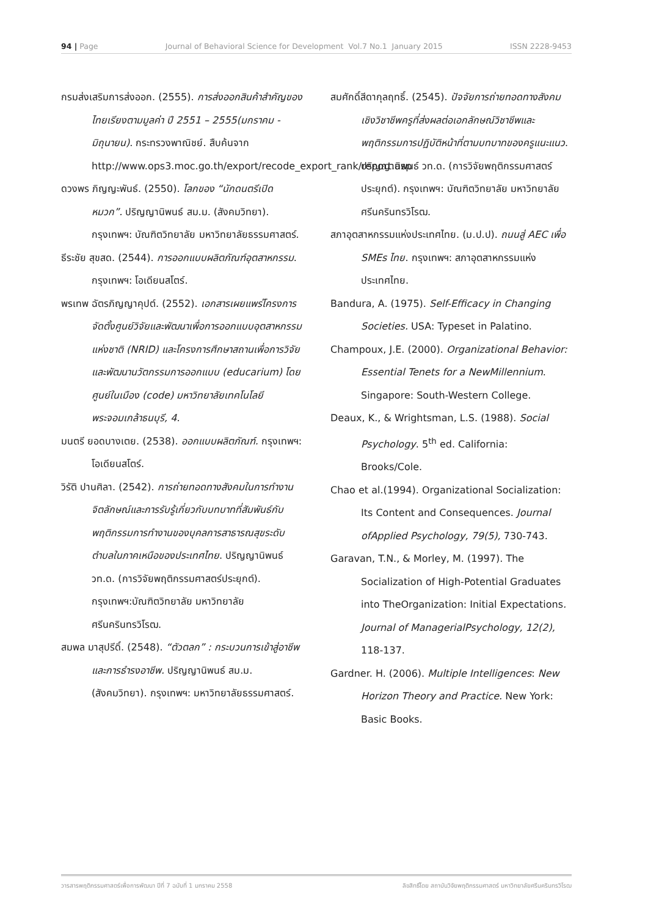94 | Page Journal of Behavioral Science for Development Vol.7 No.1 January 2015 ISSN 2228-9453
กรมส่งเสริมการส่งออก. (2555). การส่งออกสินค้าสำคัญของไทยเรียงตามมูลค่า ปี 2551 – 2555(มกราคม - มิถุนายน). กระทรวงพาณิชย์. สืบค้นจาก http://www.ops3.moc.go.th/export/recode_export_rank/report.asp
ดวงพร ภิญญะพันธ์. (2550). โลกของ “นักดนตรีเปิดหมวก”. ปริญญานิพนธ์ สม.ม. (สังคมวิทยา). กรุงเทพฯ: บัณฑิตวิทยาลัย มหาวิทยาลัยธรรมศาสตร์.
ธีระชัย สุขสด. (2544). การออกแบบผลิตภัณฑ์อุตสาหกรรม. กรุงเทพฯ: โอเดียนสโตร์.
พรเทพ ฉัตรภิญญาคุปต์. (2552). เอกสารเผยแพร่โครงการจัดตั้งศูนย์วิจัยและพัฒนาเพื่อการออกแบบอุตสาหกรรมแห่งชาติ (NRID) และโครงการศึกษาสถานเพื่อการวิจัยและพัฒนานวัตกรรมการออกแบบ (educarium) โดยศูนย์ในเมือง (code) มหาวิทยาลัยเทคโนโลยีพระจอมเกล้าธนบุรี, 4.
มนตรี ยอดบางเตย. (2538). ออกแบบผลิตภัณฑ์. กรุงเทพฯ: โอเดียนสโตร์.
วิรัติ ปานศิลา. (2542). การถ่ายทอดทางสังคมในการทำงานจิตลักษณ์และการรับรู้เกี่ยวกับบทบาทที่สัมพันธ์กับพฤติกรรมการทำงานของบุคลการสาธารณสุขระดับตำบลในภาคเหนือของประเทศไทย. ปริญญานิพนธ์ วท.ด. (การวิจัยพฤติกรรมศาสตร์ประยุกต์). กรุงเทพฯ:บัณฑิตวิทยาลัย มหาวิทยาลัยศรีนครินทรวิโรฒ.
สมพล มาสุปรีดิ์. (2548). “ตัวตลก” : กระบวนการเข้าสู่อาชีพและการธำรงอาชีพ. ปริญญานิพนธ์ สม.ม. (สังคมวิทยา). กรุงเทพฯ: มหาวิทยาลัยธรรมศาสตร์.
สมศักดิ์สีดากุลฤทธิ์. (2545). ปัจจัยการถ่ายทอดทางสังคมเชิงวิชาชีพครูที่ส่งผลต่อเอกลักษณ์วิชาชีพและพฤติกรรมการปฏิบัติหน้าที่ตามบทบาทของครูแนะแนว. ปริญญานิพนธ์ วท.ด. (การวิจัยพฤติกรรมศาสตร์ประยุกต์). กรุงเทพฯ: บัณฑิตวิทยาลัย มหาวิทยาลัยศรีนครินทรวิโรฒ.
สภาอุตสาหกรรมแห่งประเทศไทย. (ม.ป.ป). ถนนสู่ AEC เพื่อ SMEs ไทย. กรุงเทพฯ: สภาอุตสาหกรรมแห่งประเทศไทย.
Bandura, A. (1975). Self-Efficacy in Changing Societies. USA: Typeset in Palatino.
Champoux, J.E. (2000). Organizational Behavior: Essential Tenets for a NewMillennium. Singapore: South-Western College.
Deaux, K., & Wrightsman, L.S. (1988). Social Psychology. 5<sup>th</sup> ed. California: Brooks/Cole.
Chao et al.(1994). Organizational Socialization: Its Content and Consequences. Journal ofApplied Psychology, 79(5), 730-743.
Garavan, T.N., & Morley, M. (1997). The Socialization of High-Potential Graduates into TheOrganization: Initial Expectations. Journal of ManagerialPsychology, 12(2), 118-137.
Gardner. H. (2006). Multiple Intelligences: New Horizon Theory and Practice. New York: Basic Books.
วารสารพฤติกรรมศาสตร์เพื่อการพัฒนา ปีที่ 7 ฉบับที่ 1 มกราคม 2558 ลิขสิทธิ์โดย สถาบันวิจัยพฤติกรรมศาสตร์ มหาวิทยาลัยศรีนครินทรวิโรฒ